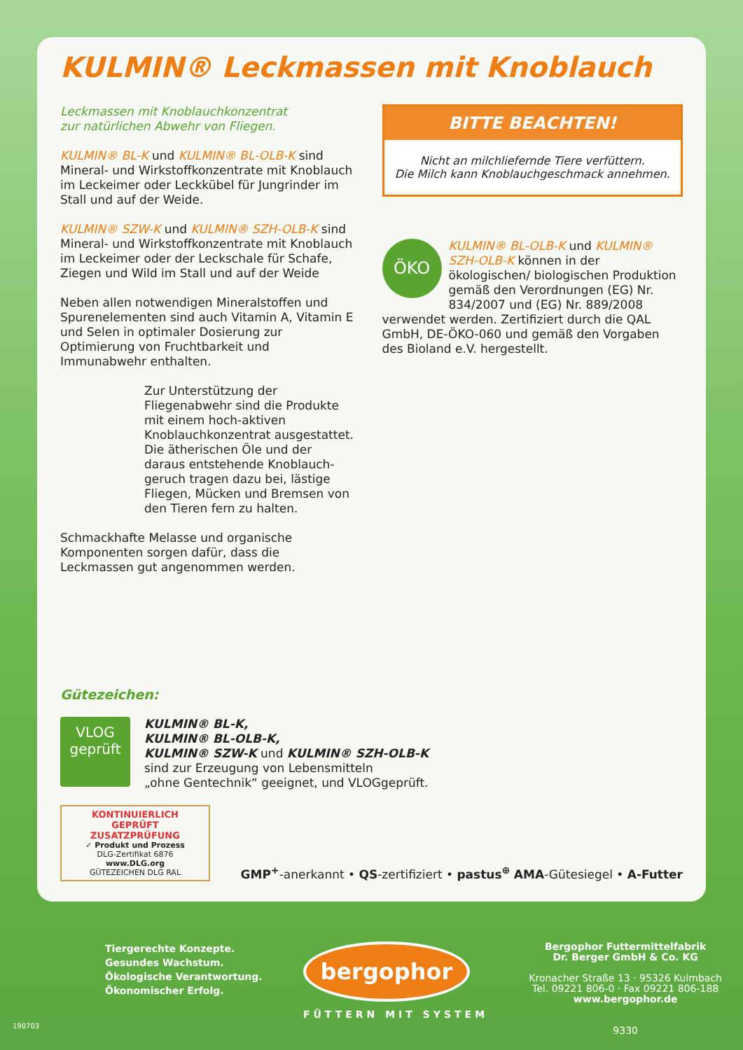KULMIN® Leckmassen mit Knoblauch
Leckmassen mit Knoblauchkonzentrat
zur natürlichen Abwehr von Fliegen.
KULMIN® BL-K und KULMIN® BL-OLB-K sind Mineral- und Wirkstoffkonzentrate mit Knoblauch im Leckeimer oder Leckkübel für Jungrinder im Stall und auf der Weide.
KULMIN® SZW-K und KULMIN® SZH-OLB-K sind Mineral- und Wirkstoffkonzentrate mit Knoblauch im Leckeimer oder der Leckschale für Schafe, Ziegen und Wild im Stall und auf der Weide
Neben allen notwendigen Mineralstoffen und Spurenelementen sind auch Vitamin A, Vitamin E und Selen in optimaler Dosierung zur Optimierung von Fruchtbarkeit und Immunabwehr enthalten.
Zur Unterstützung der Fliegenabwehr sind die Produkte mit einem hoch-aktiven Knoblauchkonzentrat ausgestattet. Die ätherischen Öle und der daraus entstehende Knoblauch-geruch tragen dazu bei, lästige Fliegen, Mücken und Bremsen von den Tieren fern zu halten.
Schmackhafte Melasse und organische Komponenten sorgen dafür, dass die Leckmassen gut angenommen werden.
BITTE BEACHTEN!
Nicht an milchliefernde Tiere verfüttern.
Die Milch kann Knoblauchgeschmack annehmen.
ÖKO
KULMIN® BL-OLB-K und KULMIN® SZH-OLB-K können in der ökologischen/ biologischen Produktion gemäß den Verordnungen (EG) Nr. 834/2007 und (EG) Nr. 889/2008 verwendet werden. Zertifiziert durch die QAL GmbH, DE-ÖKO-060 und gemäß den Vorgaben des Bioland e.V. hergestellt.
Gütezeichen:
VLOG
geprüft
KULMIN® BL-K,
KULMIN® BL-OLB-K,
KULMIN® SZW-K und KULMIN® SZH-OLB-K
sind zur Erzeugung von Lebensmitteln
„ohne Gentechnik“ geeignet, und VLOGgeprüft.
KONTINUIERLICH GEPRÜFT
ZUSATZPRÜFUNG
✓ Produkt und Prozess
DLG-Zertifikat 6876
www.DLG.org
GÜTEZEICHEN DLG RAL
GMP<sup>+</sup>-anerkannt • QS-zertifiziert • pastus<sup>⊕</sup> AMA-Gütesiegel • A-Futter
Tiergerechte Konzepte.
Gesundes Wachstum.
Ökologische Verantwortung.
Ökonomischer Erfolg.
bergophor
FÜTTERN MIT SYSTEM
Bergophor Futtermittelfabrik
Dr. Berger GmbH & Co. KG
Kronacher Straße 13 · 95326 Kulmbach
Tel. 09221 806-0 · Fax 09221 806-188
www.bergophor.de
9330
190703